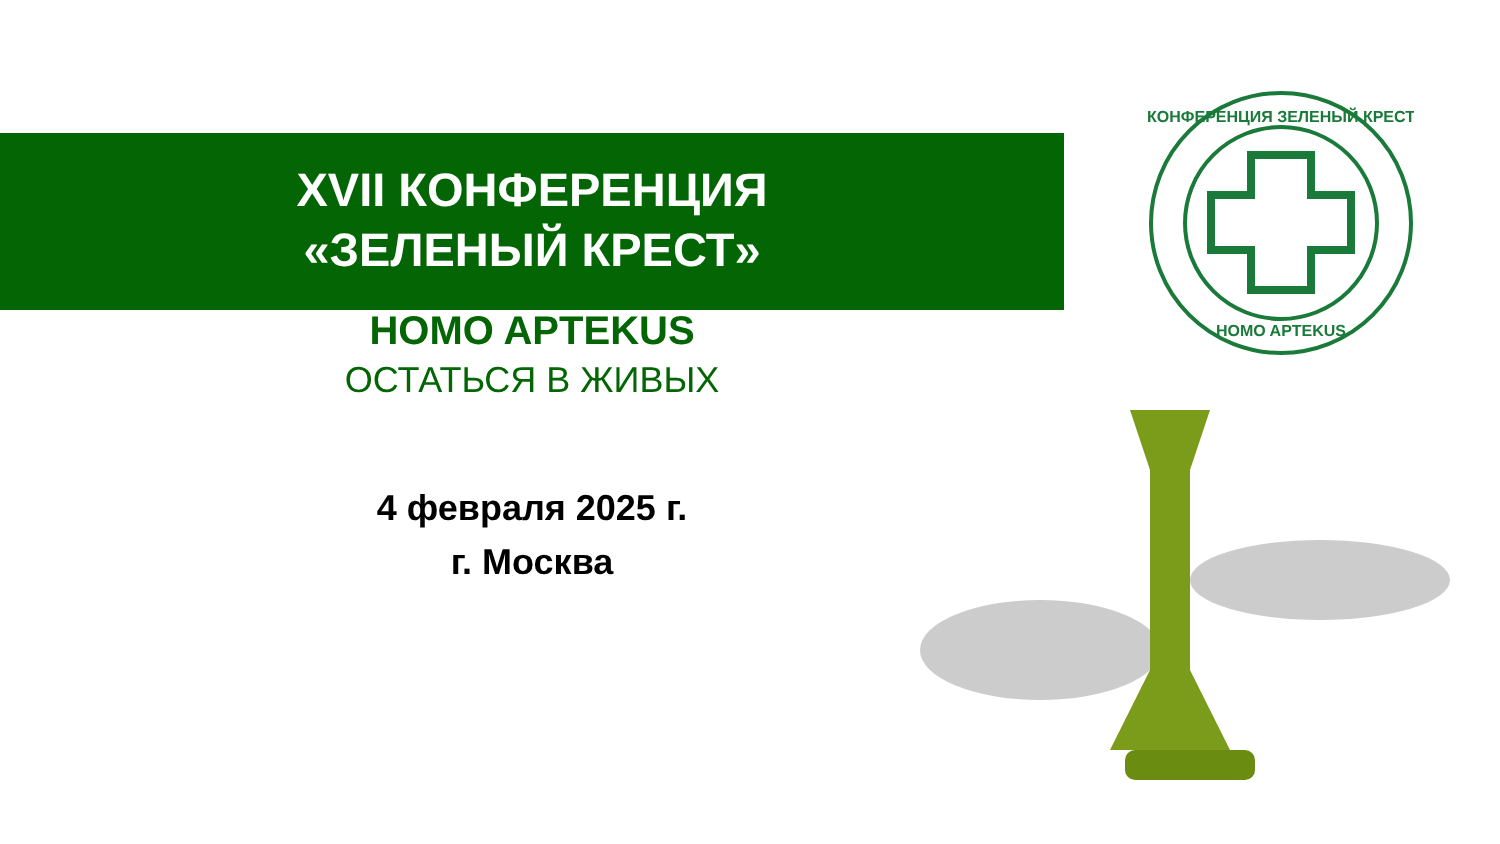XVII КОНФЕРЕНЦИЯ
«ЗЕЛЕНЫЙ КРЕСТ»
HOMO APTEKUS
ОСТАТЬСЯ В ЖИВЫХ
4 февраля 2025 г.
г. Москва
КОНФЕРЕНЦИЯ ЗЕЛЕНЫЙ КРЕСТ
HOMO APTEKUS